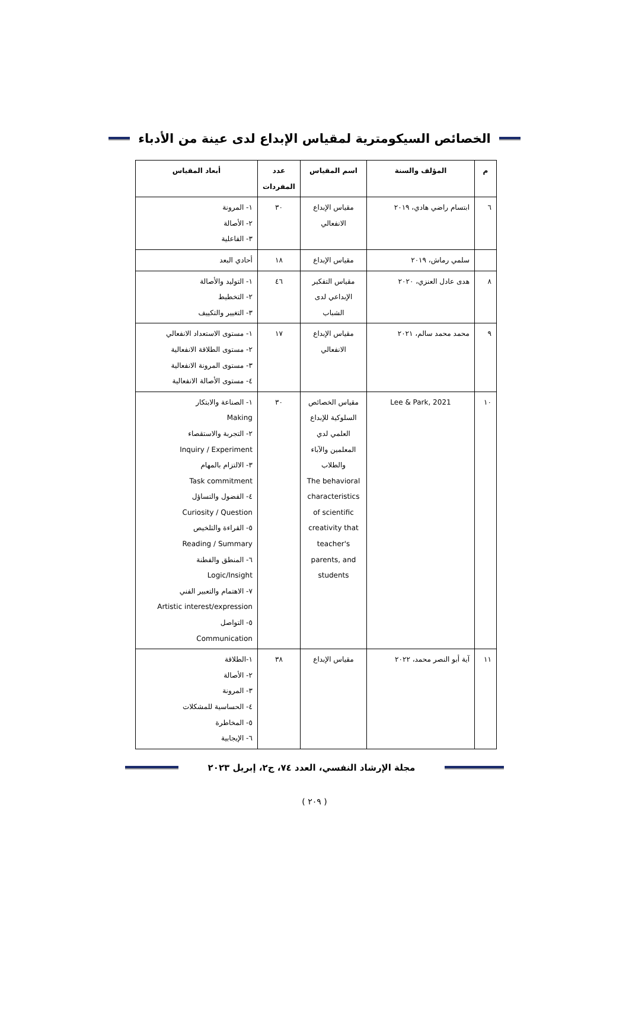الخصائص السيكومترية لمقياس الإبداع لدى عينة من الأدباء
| م | المؤلف والسنة | اسم المقياس | عدد المفردات | أبعاد المقياس |
| --- | --- | --- | --- | --- |
| ٦ | ابتسام راضي هادي، ٢٠١٩ | مقياس الإبداع الانفعالي | ٣٠ | ١- المرونة ٢- الأصالة ٣- الفاعلية |
| | سلمي رماش، ٢٠١٩ | مقياس الإبداع | ١٨ | أحادي البعد |
| ٨ | هدى عادل العنزي، ٢٠٢٠ | مقياس التفكير الإبداعي لدى الشباب | ٤٦ | ١- التوليد والأصالة ٢- التخطيط ٣- التغيير والتكييف |
| ٩ | محمد محمد سالم، ٢٠٢١ | مقياس الإبداع الانفعالي | ١٧ | ١- مستوى الاستعداد الانفعالي ٢- مستوى الطلاقة الانفعالية ٣- مستوى المرونة الانفعالية ٤- مستوى الأصالة الانفعالية |
| ١٠ | Lee & Park, 2021 | مقياس الخصائص السلوكية للإبداع العلمي لدي المعلمين والآباء والطلاب The behavioral characteristics of scientific creativity that teacher's parents, and students | ٣٠ | ١- الصناعة والابتكار Making ٢- التجربة والاستقصاء Inquiry / Experiment ٣- الالتزام بالمهام Task commitment ٤- الفضول والتساؤل Curiosity / Question ٥- القراءة والتلخيص Reading / Summary ٦- المنطق والفطنة Logic/Insight ٧- الاهتمام والتعبير الفني Artistic interest/expression ٥- التواصل Communication |
| ١١ | آية أبو النصر محمد، ٢٠٢٢ | مقياس الإبداع | ٣٨ | ١-الطلاقة ٢- الأصالة ٣- المرونة ٤- الحساسية للمشكلات ٥- المخاطرة ٦- الإيجابية |
مجلة الإرشاد النفسي، العدد ٧٤، ج٢، إبريل ٢٠٢٣
( ٢٠٩ )